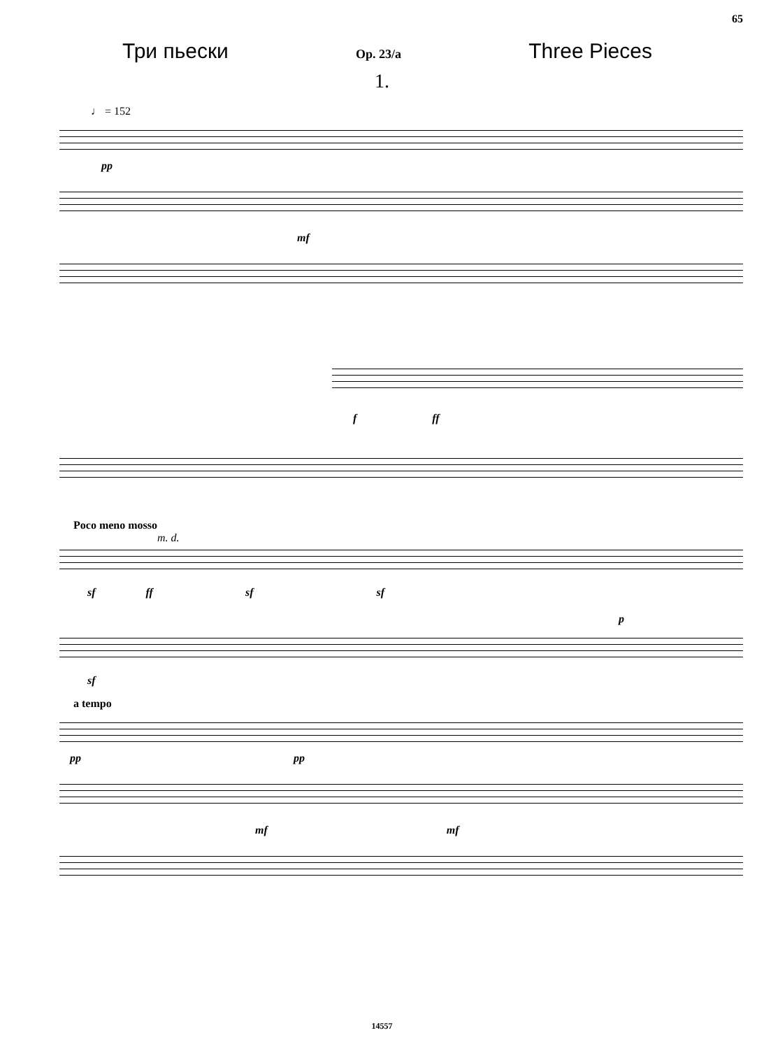65
Три пьески Op. 23/a Three Pieces
1.
♩ = 152
pp
mf
f ff
Poco meno mosso
m. d.
sf ff sf sf
p
sf
a tempo
pp pp
mf mf
14557